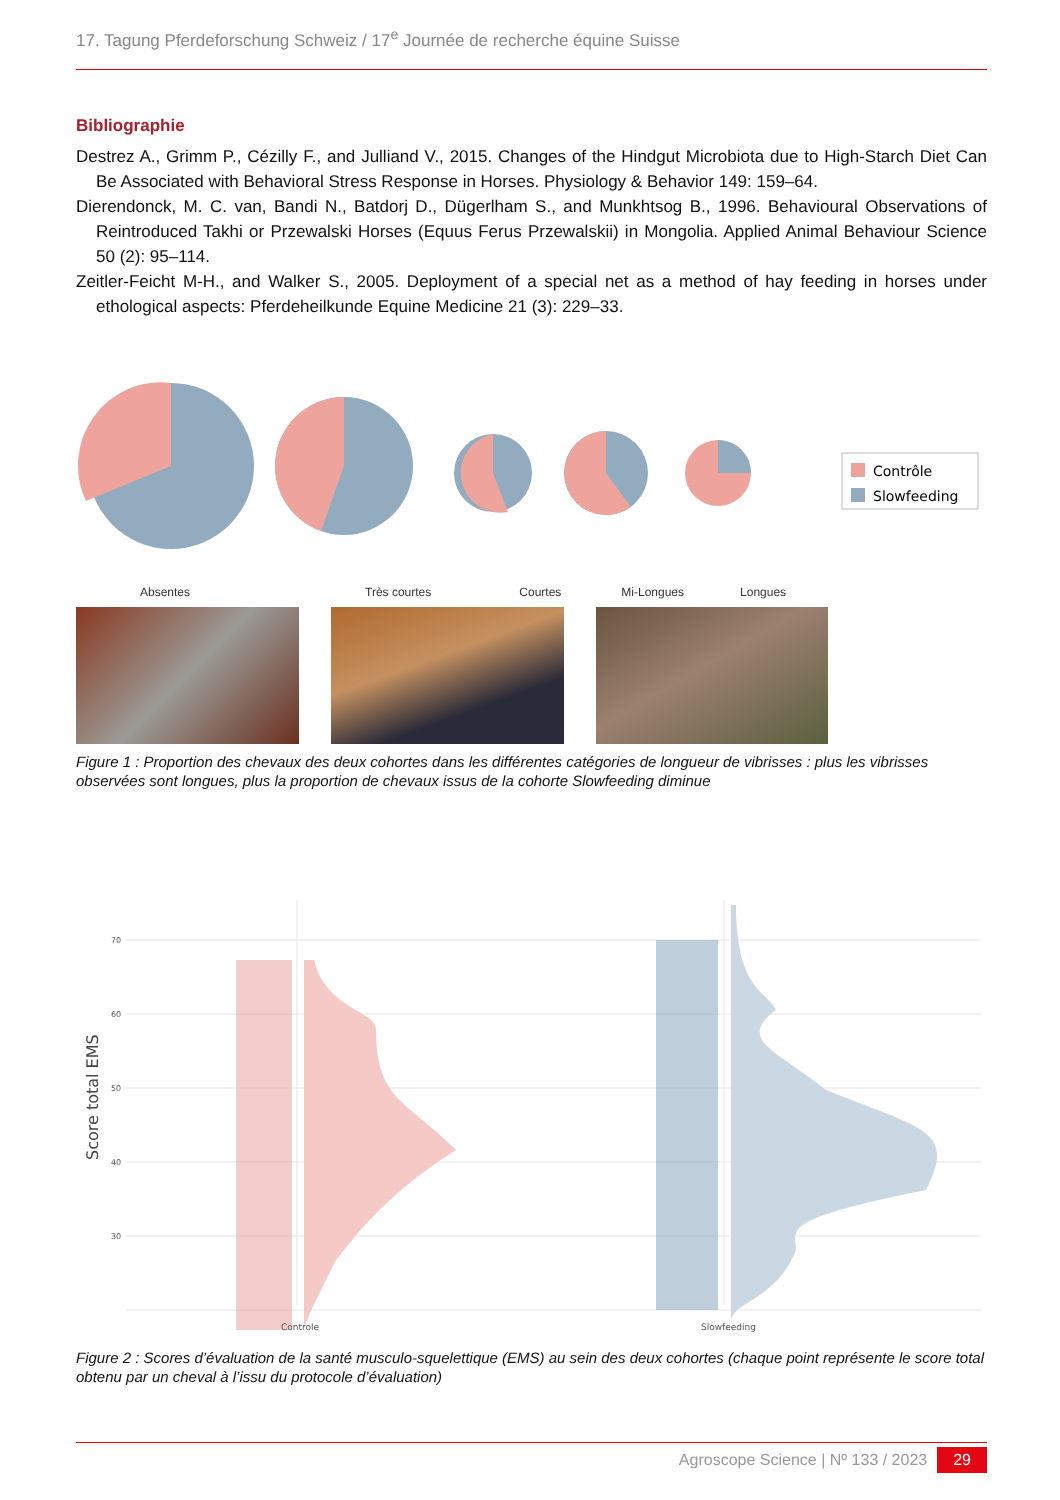17. Tagung Pferdeforschung Schweiz / 17<sup>e</sup> Journée de recherche équine Suisse
Bibliographie
Destrez A., Grimm P., Cézilly F., and Julliand V., 2015. Changes of the Hindgut Microbiota due to High-Starch Diet Can Be Associated with Behavioral Stress Response in Horses. Physiology & Behavior 149: 159–64.
Dierendonck, M. C. van, Bandi N., Batdorj D., Dügerlham S., and Munkhtsog B., 1996. Behavioural Observations of Reintroduced Takhi or Przewalski Horses (Equus Ferus Przewalskii) in Mongolia. Applied Animal Behaviour Science 50 (2): 95–114.
Zeitler-Feicht M-H., and Walker S., 2005. Deployment of a special net as a method of hay feeding in horses under ethological aspects: Pferdeheilkunde Equine Medicine 21 (3): 229–33.
Contrôle
Slowfeeding
Absentes Très courtes Courtes Mi-Longues Longues
Figure 1 : Proportion des chevaux des deux cohortes dans les différentes catégories de longueur de vibrisses : plus les vibrisses observées sont longues, plus la proportion de chevaux issus de la cohorte Slowfeeding diminue
Score total EMS
70
60
50
40
30
Controle
Slowfeeding
Figure 2 : Scores d’évaluation de la santé musculo-squelettique (EMS) au sein des deux cohortes (chaque point représente le score total obtenu par un cheval à l’issu du protocole d’évaluation)
Agroscope Science | Nº 133 / 2023 29